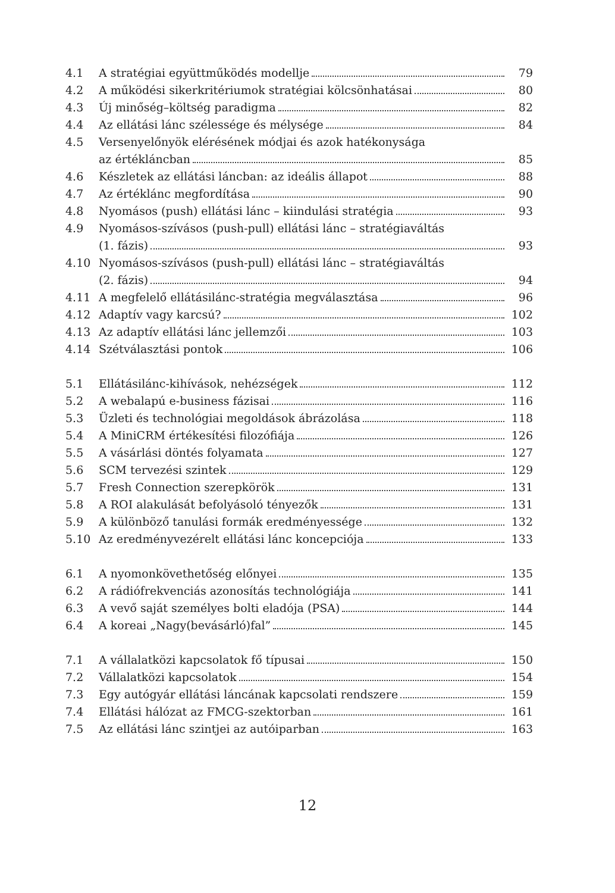4.1 A stratégiai együttműködés modellje
79
4.2 A működési sikerkritériumok stratégiai kölcsönhatásai
80
4.3 Új minőség–költség paradigma 82
4.4 Az ellátási lánc szélessége és mélysége
84
4.5 Versenyelőnyök elérésének módjai és azok hatékonysága
az értékláncban 85
4.6 Készletek az ellátási láncban: az ideális állapot
88
4.7 Az értéklánc megfordítása 90
4.8 Nyomásos (push) ellátási lánc – kiindulási stratégia
93
4.9 Nyomásos-szívásos (push-pull) ellátási lánc – stratégiaváltás
(1. fázis) 93
4.10 Nyomásos-szívásos (push-pull) ellátási lánc – stratégiaváltás
(2. fázis) 94
4.11 A megfelelő ellátásilánc-stratégia megválasztása
96
4.12 Adaptív vagy karcsú? 102
4.13 Az adaptív ellátási lánc jellemzői
103
4.14 Szétválasztási pontok 106
5.1 Ellátásilánc-kihívások, nehézségek
112
5.2 A webalapú e-business fázisai 116
5.3 Üzleti és technológiai megoldások ábrázolása
118
5.4 A MiniCRM értékesítési filozófiája
126
5.5 A vásárlási döntés folyamata 127
5.6 SCM tervezési szintek 129
5.7 Fresh Connection szerepkörök 131
5.8 A ROI alakulását befolyásoló tényezők
131
5.9 A különböző tanulási formák eredményessége
132
5.10 Az eredményvezérelt ellátási lánc koncepciója
133
6.1 A nyomonkövethetőség előnyei 135
6.2 A rádiófrekvenciás azonosítás technológiája
141
6.3 A vevő saját személyes bolti eladója (PSA)
144
6.4 A koreai „Nagy(bevásárló)fal” 145
7.1 A vállalatközi kapcsolatok fő típusai
150
7.2 Vállalatközi kapcsolatok 154
7.3 Egy autógyár ellátási láncának kapcsolati rendszere
159
7.4 Ellátási hálózat az FMCG-szektorban
161
7.5 Az ellátási lánc szintjei az autóiparban
163
12